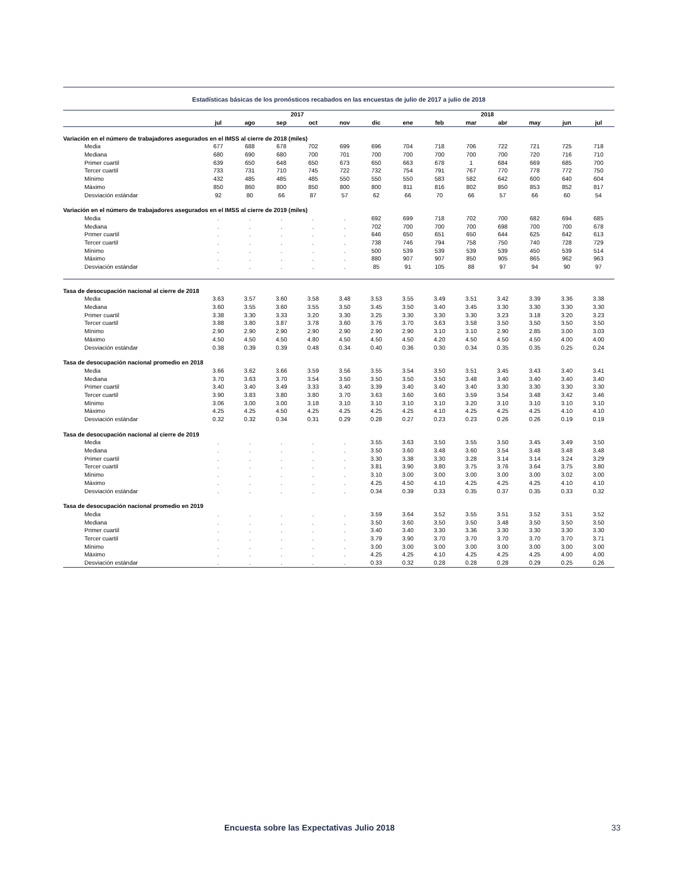Estadísticas básicas de los pronósticos recabados en las encuestas de julio de 2017 a julio de 2018
| | 2017 | | | | | | 2018 | | | | | | |
| --- | --- | --- | --- | --- | --- | --- | --- | --- | --- | --- | --- | --- | --- |
| | jul | ago | sep | oct | nov | dic | ene | feb | mar | abr | may | jun | jul |
| Variación en el número de trabajadores asegurados en el IMSS al cierre de 2018 (miles) | | | | | | | | | | | | | |
| Media | 677 | 688 | 678 | 702 | 699 | 696 | 704 | 718 | 706 | 722 | 721 | 725 | 718 |
| Mediana | 680 | 690 | 680 | 700 | 701 | 700 | 700 | 700 | 700 | 700 | 720 | 716 | 710 |
| Primer cuartil | 639 | 650 | 648 | 650 | 673 | 650 | 663 | 678 | 1 | 684 | 669 | 685 | 700 |
| Tercer cuartil | 733 | 731 | 710 | 745 | 722 | 732 | 754 | 791 | 767 | 770 | 778 | 772 | 750 |
| Mínimo | 432 | 485 | 485 | 485 | 550 | 550 | 550 | 583 | 582 | 642 | 600 | 640 | 604 |
| Máximo | 850 | 860 | 800 | 850 | 800 | 800 | 811 | 816 | 802 | 850 | 853 | 852 | 817 |
| Desviación estándar | 92 | 80 | 66 | 87 | 57 | 62 | 66 | 70 | 66 | 57 | 66 | 60 | 54 |
| Variación en el número de trabajadores asegurados en el IMSS al cierre de 2019 (miles) | | | | | | | | | | | | | |
| Media | . | . | . | . | . | 692 | 699 | 718 | 702 | 700 | 682 | 694 | 685 |
| Mediana | . | . | . | . | . | 702 | 700 | 700 | 700 | 698 | 700 | 700 | 678 |
| Primer cuartil | . | . | . | . | . | 646 | 650 | 651 | 650 | 644 | 625 | 642 | 613 |
| Tercer cuartil | . | . | . | . | . | 738 | 746 | 794 | 758 | 750 | 740 | 728 | 729 |
| Mínimo | . | . | . | . | . | 500 | 539 | 539 | 539 | 539 | 450 | 539 | 514 |
| Máximo | . | . | . | . | . | 880 | 907 | 907 | 850 | 905 | 865 | 962 | 963 |
| Desviación estándar | . | . | . | . | . | 85 | 91 | 105 | 88 | 97 | 94 | 90 | 97 |
| Tasa de desocupación nacional al cierre de 2018 | | | | | | | | | | | | | |
| Media | 3.63 | 3.57 | 3.60 | 3.58 | 3.48 | 3.53 | 3.55 | 3.49 | 3.51 | 3.42 | 3.39 | 3.36 | 3.38 |
| Mediana | 3.60 | 3.55 | 3.60 | 3.55 | 3.50 | 3.45 | 3.50 | 3.40 | 3.45 | 3.30 | 3.30 | 3.30 | 3.30 |
| Primer cuartil | 3.38 | 3.30 | 3.33 | 3.20 | 3.30 | 3.25 | 3.30 | 3.30 | 3.30 | 3.23 | 3.18 | 3.20 | 3.23 |
| Tercer cuartil | 3.88 | 3.80 | 3.87 | 3.78 | 3.60 | 3.76 | 3.70 | 3.63 | 3.58 | 3.50 | 3.50 | 3.50 | 3.50 |
| Mínimo | 2.90 | 2.90 | 2.90 | 2.90 | 2.90 | 2.90 | 2.90 | 3.10 | 3.10 | 2.90 | 2.85 | 3.00 | 3.03 |
| Máximo | 4.50 | 4.50 | 4.50 | 4.80 | 4.50 | 4.50 | 4.50 | 4.20 | 4.50 | 4.50 | 4.50 | 4.00 | 4.00 |
| Desviación estándar | 0.38 | 0.39 | 0.39 | 0.48 | 0.34 | 0.40 | 0.36 | 0.30 | 0.34 | 0.35 | 0.35 | 0.25 | 0.24 |
| Tasa de desocupación nacional promedio en 2018 | | | | | | | | | | | | | |
| Media | 3.66 | 3.62 | 3.66 | 3.59 | 3.56 | 3.55 | 3.54 | 3.50 | 3.51 | 3.45 | 3.43 | 3.40 | 3.41 |
| Mediana | 3.70 | 3.63 | 3.70 | 3.54 | 3.50 | 3.50 | 3.50 | 3.50 | 3.48 | 3.40 | 3.40 | 3.40 | 3.40 |
| Primer cuartil | 3.40 | 3.40 | 3.49 | 3.33 | 3.40 | 3.39 | 3.40 | 3.40 | 3.40 | 3.30 | 3.30 | 3.30 | 3.30 |
| Tercer cuartil | 3.90 | 3.83 | 3.80 | 3.80 | 3.70 | 3.63 | 3.60 | 3.60 | 3.59 | 3.54 | 3.48 | 3.42 | 3.46 |
| Mínimo | 3.06 | 3.00 | 3.00 | 3.18 | 3.10 | 3.10 | 3.10 | 3.10 | 3.20 | 3.10 | 3.10 | 3.10 | 3.10 |
| Máximo | 4.25 | 4.25 | 4.50 | 4.25 | 4.25 | 4.25 | 4.25 | 4.10 | 4.25 | 4.25 | 4.25 | 4.10 | 4.10 |
| Desviación estándar | 0.32 | 0.32 | 0.34 | 0.31 | 0.29 | 0.28 | 0.27 | 0.23 | 0.23 | 0.26 | 0.26 | 0.19 | 0.19 |
| Tasa de desocupación nacional al cierre de 2019 | | | | | | | | | | | | | |
| Media | . | . | . | . | . | 3.55 | 3.63 | 3.50 | 3.55 | 3.50 | 3.45 | 3.49 | 3.50 |
| Mediana | . | . | . | . | . | 3.50 | 3.60 | 3.48 | 3.60 | 3.54 | 3.48 | 3.48 | 3.48 |
| Primer cuartil | . | . | . | . | . | 3.30 | 3.38 | 3.30 | 3.28 | 3.14 | 3.14 | 3.24 | 3.29 |
| Tercer cuartil | . | . | . | . | . | 3.81 | 3.90 | 3.80 | 3.75 | 3.76 | 3.64 | 3.75 | 3.80 |
| Mínimo | . | . | . | . | . | 3.10 | 3.00 | 3.00 | 3.00 | 3.00 | 3.00 | 3.02 | 3.00 |
| Máximo | . | . | . | . | . | 4.25 | 4.50 | 4.10 | 4.25 | 4.25 | 4.25 | 4.10 | 4.10 |
| Desviación estándar | . | . | . | . | . | 0.34 | 0.39 | 0.33 | 0.35 | 0.37 | 0.35 | 0.33 | 0.32 |
| Tasa de desocupación nacional promedio en 2019 | | | | | | | | | | | | | |
| Media | . | . | . | . | . | 3.59 | 3.64 | 3.52 | 3.55 | 3.51 | 3.52 | 3.51 | 3.52 |
| Mediana | . | . | . | . | . | 3.50 | 3.60 | 3.50 | 3.50 | 3.48 | 3.50 | 3.50 | 3.50 |
| Primer cuartil | . | . | . | . | . | 3.40 | 3.40 | 3.30 | 3.36 | 3.30 | 3.30 | 3.30 | 3.30 |
| Tercer cuartil | . | . | . | . | . | 3.79 | 3.90 | 3.70 | 3.70 | 3.70 | 3.70 | 3.70 | 3.71 |
| Mínimo | . | . | . | . | . | 3.00 | 3.00 | 3.00 | 3.00 | 3.00 | 3.00 | 3.00 | 3.00 |
| Máximo | . | . | . | . | . | 4.25 | 4.25 | 4.10 | 4.25 | 4.25 | 4.25 | 4.00 | 4.00 |
| Desviación estándar | . | . | . | . | . | 0.33 | 0.32 | 0.28 | 0.28 | 0.28 | 0.29 | 0.25 | 0.26 |
Encuesta sobre las Expectativas Julio 2018
33